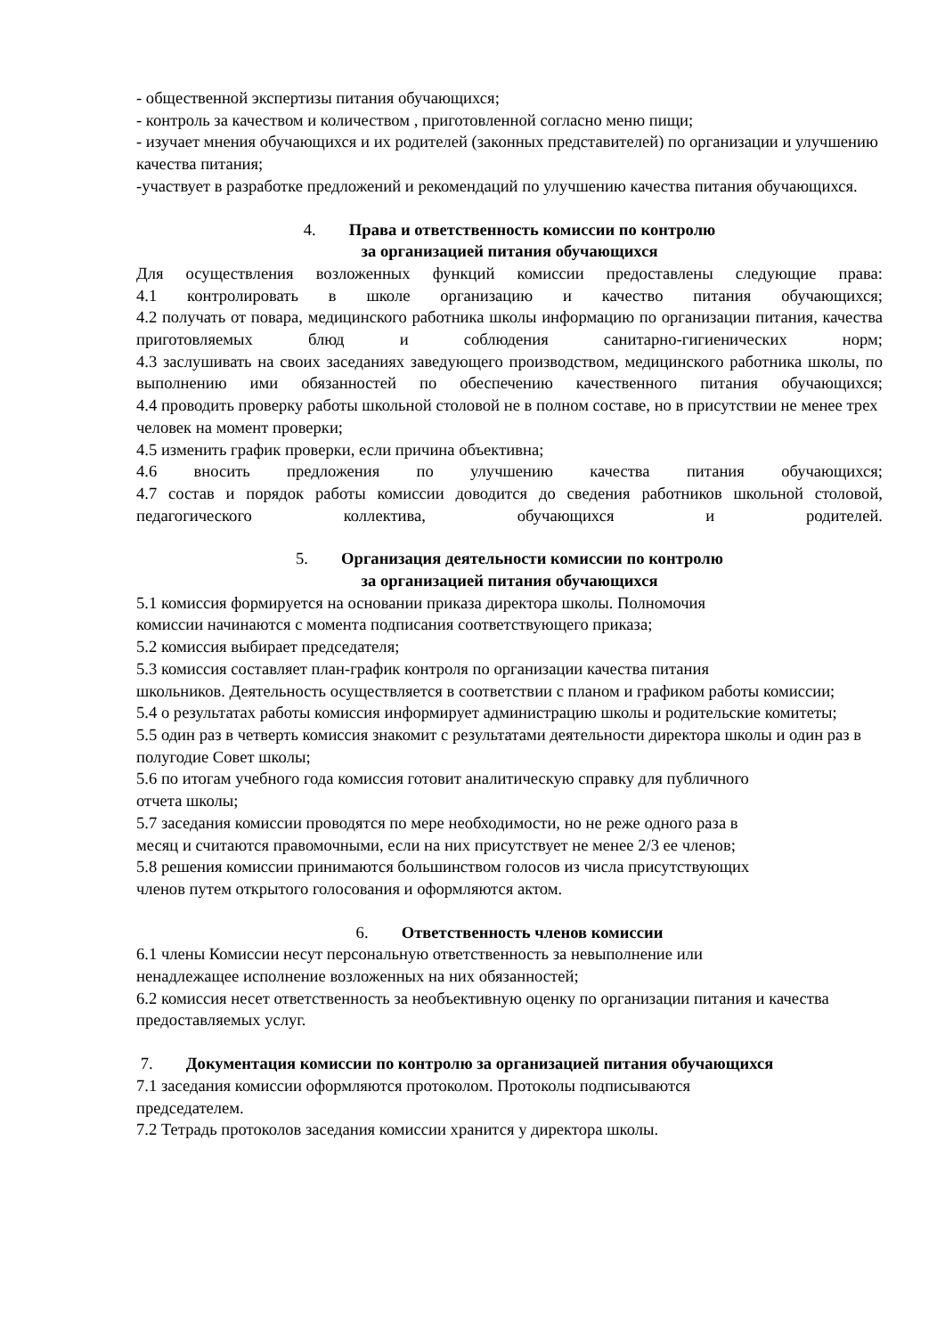- общественной экспертизы питания обучающихся;
- контроль за качеством и количеством , приготовленной согласно меню пищи;
- изучает мнения обучающихся и их родителей (законных представителей) по организации и улучшению качества питания;
-участвует в разработке предложений и рекомендаций по улучшению качества питания обучающихся.
4. Права и ответственность комиссии по контролю
за организацией питания обучающихся
Для осуществления возложенных функций комиссии предоставлены следующие права:
4.1 контролировать в школе организацию и качество питания обучающихся;
4.2 получать от повара, медицинского работника школы информацию по организации питания, качества приготовляемых блюд и соблюдения санитарно-гигиенических норм;
4.3 заслушивать на своих заседаниях заведующего производством, медицинского работника школы, по выполнению ими обязанностей по обеспечению качественного питания обучающихся;
4.4 проводить проверку работы школьной столовой не в полном составе, но в присутствии не менее трех человек на момент проверки;
4.5 изменить график проверки, если причина объективна;
4.6 вносить предложения по улучшению качества питания обучающихся;
4.7 состав и порядок работы комиссии доводится до сведения работников школьной столовой, педагогического коллектива, обучающихся и родителей.
5. Организация деятельности комиссии по контролю
за организацией питания обучающихся
5.1 комиссия формируется на основании приказа директора школы. Полномочия
комиссии начинаются с момента подписания соответствующего приказа;
5.2 комиссия выбирает председателя;
5.3 комиссия составляет план-график контроля по организации качества питания
школьников. Деятельность осуществляется в соответствии с планом и графиком работы комиссии;
5.4 о результатах работы комиссия информирует администрацию школы и родительские комитеты;
5.5 один раз в четверть комиссия знакомит с результатами деятельности директора школы и один раз в полугодие Совет школы;
5.6 по итогам учебного года комиссия готовит аналитическую справку для публичного
отчета школы;
5.7 заседания комиссии проводятся по мере необходимости, но не реже одного раза в
месяц и считаются правомочными, если на них присутствует не менее 2/3 ее членов;
5.8 решения комиссии принимаются большинством голосов из числа присутствующих
членов путем открытого голосования и оформляются актом.
6. Ответственность членов комиссии
6.1 члены Комиссии несут персональную ответственность за невыполнение или
ненадлежащее исполнение возложенных на них обязанностей;
6.2 комиссия несет ответственность за необъективную оценку по организации питания и качества предоставляемых услуг.
7. Документация комиссии по контролю за организацией питания обучающихся
7.1 заседания комиссии оформляются протоколом. Протоколы подписываются
председателем.
7.2 Тетрадь протоколов заседания комиссии хранится у директора школы.